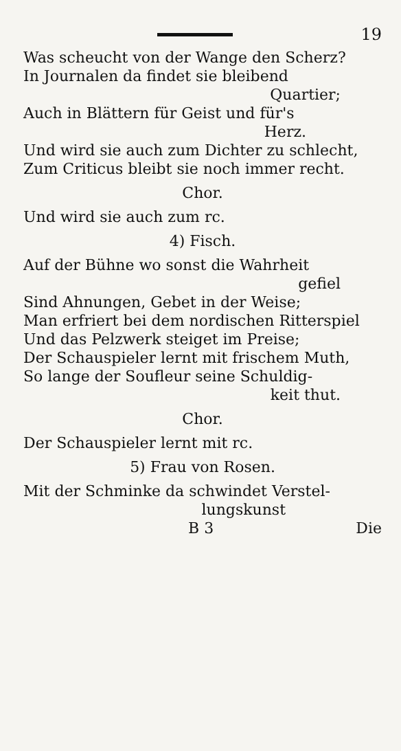19
Was scheucht von der Wange den Scherz?
In Journalen da findet sie bleibend
Quartier;
Auch in Blättern für Geist und für's
Herz.
Und wird sie auch zum Dichter zu schlecht,
Zum Criticus bleibt sie noch immer recht.
Chor.
Und wird sie auch zum rc.
4) Fisch.
Auf der Bühne wo sonst die Wahrheit
gefiel
Sind Ahnungen, Gebet in der Weise;
Man erfriert bei dem nordischen Ritterspiel
Und das Pelzwerk steiget im Preise;
Der Schauspieler lernt mit frischem Muth,
So lange der Soufleur seine Schuldig-
keit thut.
Chor.
Der Schauspieler lernt mit rc.
5) Frau von Rosen.
Mit der Schminke da schwindet Verstel-
lungskunst
B 3 Die